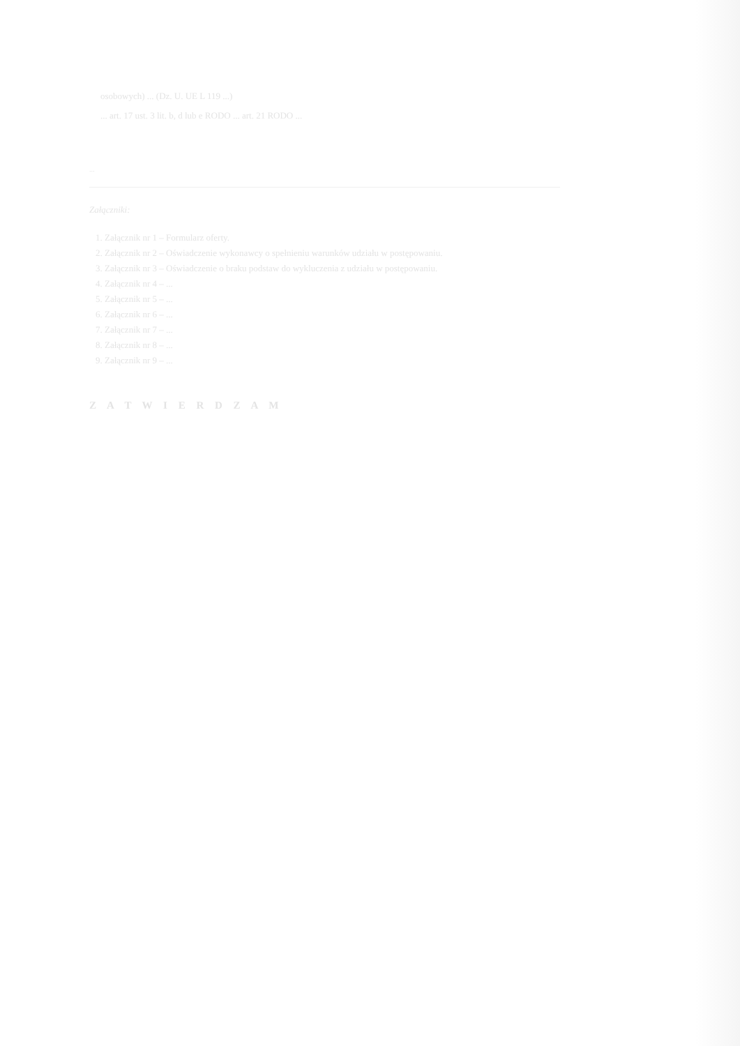osobowych) ... (Dz. U. UE L 119 ...)
... art. 17 ust. 3 lit. b, d lub e RODO ... art. 21 RODO ...
...
Załączniki:
1. Załącznik nr 1 – Formularz oferty.
2. Załącznik nr 2 – Oświadczenie wykonawcy o spełnieniu warunków udziału w postępowaniu.
3. Załącznik nr 3 – Oświadczenie o braku podstaw do wykluczenia z udziału w postępowaniu.
4. Załącznik nr 4 – ...
5. Załącznik nr 5 – ...
6. Załącznik nr 6 – ...
7. Załącznik nr 7 – ...
8. Załącznik nr 8 – ...
9. Załącznik nr 9 – ...
Z A T W I E R D Z A M